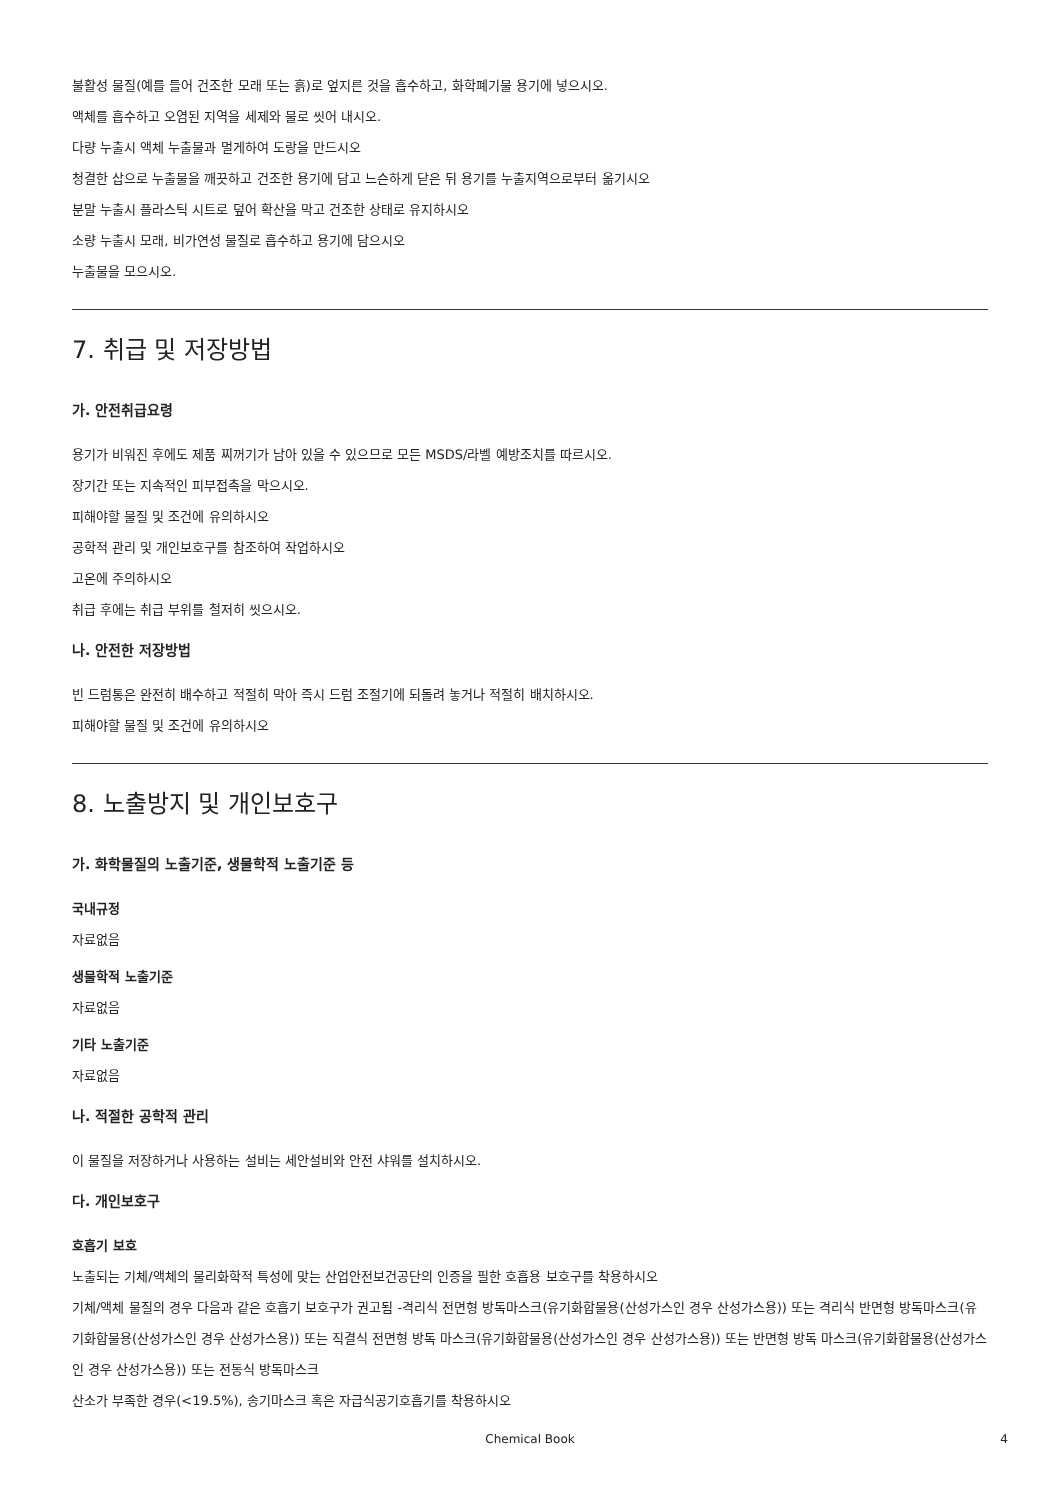불활성 물질(예를 들어 건조한 모래 또는 흙)로 엎지른 것을 흡수하고, 화학폐기물 용기에 넣으시오.
액체를 흡수하고 오염된 지역을 세제와 물로 씻어 내시오.
다량 누출시 액체 누출물과 멀게하여 도랑을 만드시오
청결한 삽으로 누출물을 깨끗하고 건조한 용기에 담고 느슨하게 닫은 뒤 용기를 누출지역으로부터 옮기시오
분말 누출시 플라스틱 시트로 덮어 확산을 막고 건조한 상태로 유지하시오
소량 누출시 모래, 비가연성 물질로 흡수하고 용기에 담으시오
누출물을 모으시오.
7. 취급 및 저장방법
가. 안전취급요령
용기가 비워진 후에도 제품 찌꺼기가 남아 있을 수 있으므로 모든 MSDS/라벨 예방조치를 따르시오.
장기간 또는 지속적인 피부접촉을 막으시오.
피해야할 물질 및 조건에 유의하시오
공학적 관리 및 개인보호구를 참조하여 작업하시오
고온에 주의하시오
취급 후에는 취급 부위를 철저히 씻으시오.
나. 안전한 저장방법
빈 드럼통은 완전히 배수하고 적절히 막아 즉시 드럼 조절기에 되돌려 놓거나 적절히 배치하시오.
피해야할 물질 및 조건에 유의하시오
8. 노출방지 및 개인보호구
가. 화학물질의 노출기준, 생물학적 노출기준 등
국내규정
자료없음
생물학적 노출기준
자료없음
기타 노출기준
자료없음
나. 적절한 공학적 관리
이 물질을 저장하거나 사용하는 설비는 세안설비와 안전 샤워를 설치하시오.
다. 개인보호구
호흡기 보호
노출되는 기체/액체의 물리화학적 특성에 맞는 산업안전보건공단의 인증을 필한 호흡용 보호구를 착용하시오
기체/액체 물질의 경우 다음과 같은 호흡기 보호구가 권고됨 -격리식 전면형 방독마스크(유기화합물용(산성가스인 경우 산성가스용)) 또는 격리식 반면형 방독마스크(유기화합물용(산성가스인 경우 산성가스용)) 또는 직결식 전면형 방독 마스크(유기화합물용(산성가스인 경우 산성가스용)) 또는 반면형 방독 마스크(유기화합물용(산성가스인 경우 산성가스용)) 또는 전동식 방독마스크
산소가 부족한 경우(<19.5%), 송기마스크 혹은 자급식공기호흡기를 착용하시오
Chemical Book 4